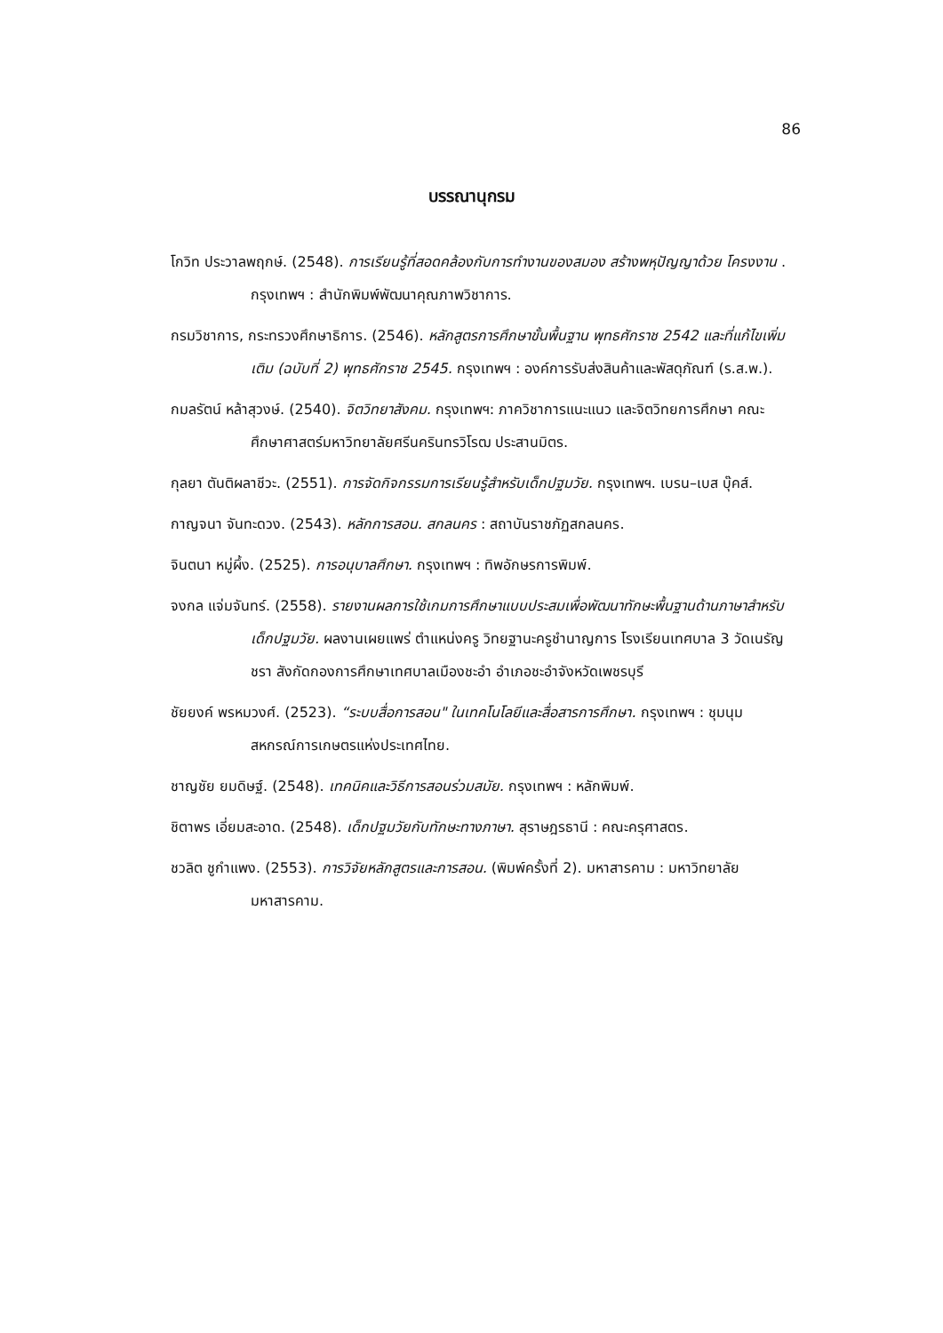86
บรรณานุกรม
โกวิท ประวาลพฤกษ์. (2548). การเรียนรู้ที่สอดคล้องกับการทำงานของสมอง สร้างพหุปัญญาด้วย โครงงาน . กรุงเทพฯ : สำนักพิมพ์พัฒนาคุณภาพวิชาการ.
กรมวิชาการ, กระทรวงศึกษาธิการ. (2546). หลักสูตรการศึกษาขั้นพื้นฐาน พุทธศักราช 2542 และที่แก้ไขเพิ่มเติม (ฉบับที่ 2) พุทธศักราช 2545. กรุงเทพฯ : องค์การรับส่งสินค้าและพัสดุภัณฑ์ (ร.ส.พ.).
กมลรัตน์ หล้าสุวงษ์. (2540). จิตวิทยาสังคม. กรุงเทพฯ: ภาควิชาการแนะแนว และจิตวิทยการศึกษา คณะศึกษาศาสตร์มหาวิทยาลัยศรีนครินทรวิโรฒ ประสานมิตร.
กุลยา ตันติผลาชีวะ. (2551). การจัดกิจกรรมการเรียนรู้สำหรับเด็กปฐมวัย. กรุงเทพฯ. เบรน–เบส บุ๊คส์.
กาญจนา จันทะดวง. (2543). หลักการสอน. สกลนคร : สถาบันราชภัฏสกลนคร.
จินตนา หมู่ผึ้ง. (2525). การอนุบาลศึกษา. กรุงเทพฯ : ทิพอักษรการพิมพ์.
จงกล แจ่มจันทร์. (2558). รายงานผลการใช้เกมการศึกษาแบบประสมเพื่อพัฒนาทักษะพื้นฐานด้านภาษาสำหรับเด็กปฐมวัย. ผลงานเผยแพร่ ตำแหน่งครู วิทยฐานะครูชำนาญการ โรงเรียนเทศบาล 3 วัดเนรัญชรา สังกัดกองการศึกษาเทศบาลเมืองชะอำ อำเภอชะอำจังหวัดเพชรบุรี
ชัยยงค์ พรหมวงศ์. (2523). “ระบบสื่อการสอน" ในเทคโนโลยีและสื่อสารการศึกษา. กรุงเทพฯ : ชุมนุมสหกรณ์การเกษตรแห่งประเทศไทย.
ชาญชัย ยมดิษฐ์. (2548). เทคนิคและวิธีการสอนร่วมสมัย. กรุงเทพฯ : หลักพิมพ์.
ชิตาพร เอี่ยมสะอาด. (2548). เด็กปฐมวัยกับทักษะทางภาษา. สุราษฎรธานี : คณะครุศาสตร.
ชวลิต ชูกำแพง. (2553). การวิจัยหลักสูตรและการสอน. (พิมพ์ครั้งที่ 2). มหาสารคาม : มหาวิทยาลัยมหาสารคาม.